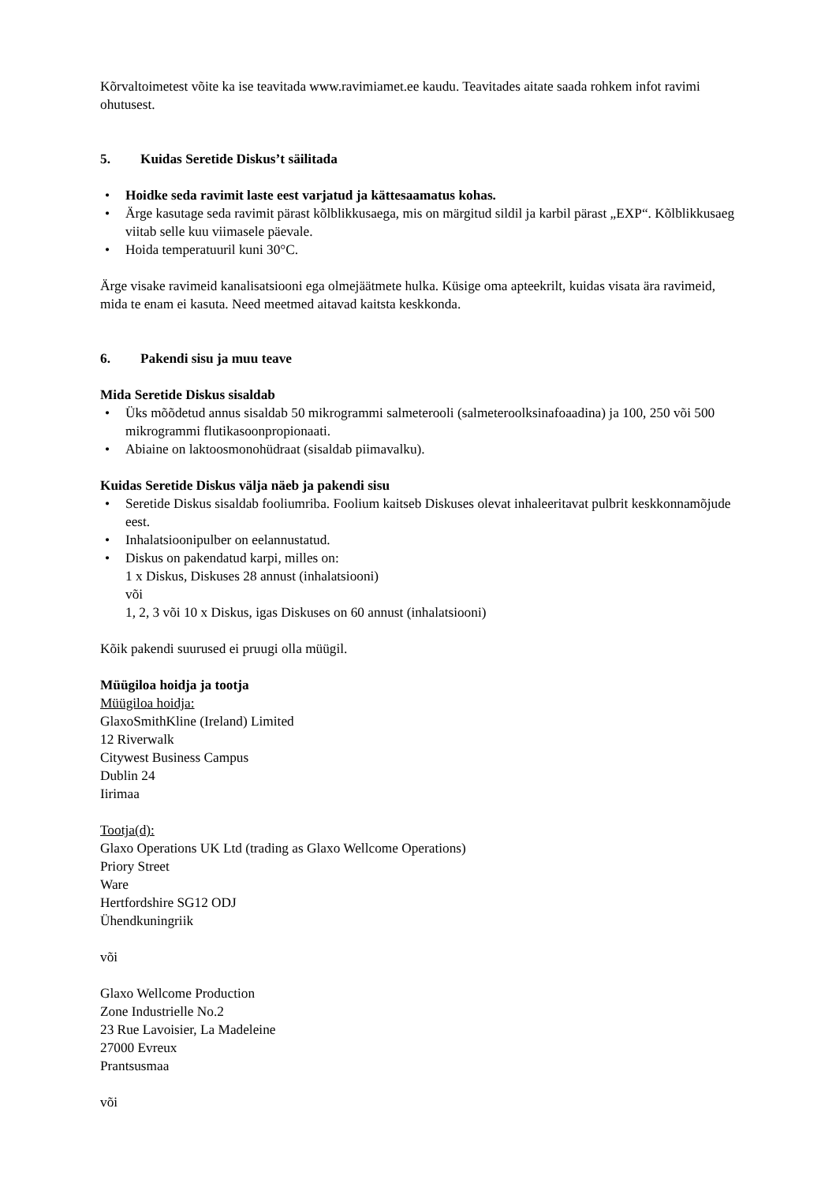Kõrvaltoimetest võite ka ise teavitada www.ravimiamet.ee kaudu. Teavitades aitate saada rohkem infot ravimi ohutusest.
5. Kuidas Seretide Diskus’t säilitada
• Hoidke seda ravimit laste eest varjatud ja kättesaamatus kohas.
• Ärge kasutage seda ravimit pärast kõlblikkusaega, mis on märgitud sildil ja karbil pärast „EXP“. Kõlblikkusaeg viitab selle kuu viimasele päevale.
• Hoida temperatuuril kuni 30°C.
Ärge visake ravimeid kanalisatsiooni ega olmejäätmete hulka. Küsige oma apteekrilt, kuidas visata ära ravimeid, mida te enam ei kasuta. Need meetmed aitavad kaitsta keskkonda.
6. Pakendi sisu ja muu teave
Mida Seretide Diskus sisaldab
• Üks mõõdetud annus sisaldab 50 mikrogrammi salmeterooli (salmeteroolksinafoaadina) ja 100, 250 või 500 mikrogrammi flutikasoonpropionaati.
• Abiaine on laktoosmonohüdraat (sisaldab piimavalku).
Kuidas Seretide Diskus välja näeb ja pakendi sisu
• Seretide Diskus sisaldab fooliumriba. Foolium kaitseb Diskuses olevat inhaleeritavat pulbrit keskkonnamõjude eest.
• Inhalatsioonipulber on eelannustatud.
• Diskus on pakendatud karpi, milles on:
1 x Diskus, Diskuses 28 annust (inhalatsiooni)
või
1, 2, 3 või 10 x Diskus, igas Diskuses on 60 annust (inhalatsiooni)
Kõik pakendi suurused ei pruugi olla müügil.
Müügiloa hoidja ja tootja
Müügiloa hoidja:
GlaxoSmithKline (Ireland) Limited
12 Riverwalk
Citywest Business Campus
Dublin 24
Iirimaa
Tootja(d):
Glaxo Operations UK Ltd (trading as Glaxo Wellcome Operations)
Priory Street
Ware
Hertfordshire SG12 ODJ
Ühendkuningriik
või
Glaxo Wellcome Production
Zone Industrielle No.2
23 Rue Lavoisier, La Madeleine
27000 Evreux
Prantsusmaa
või